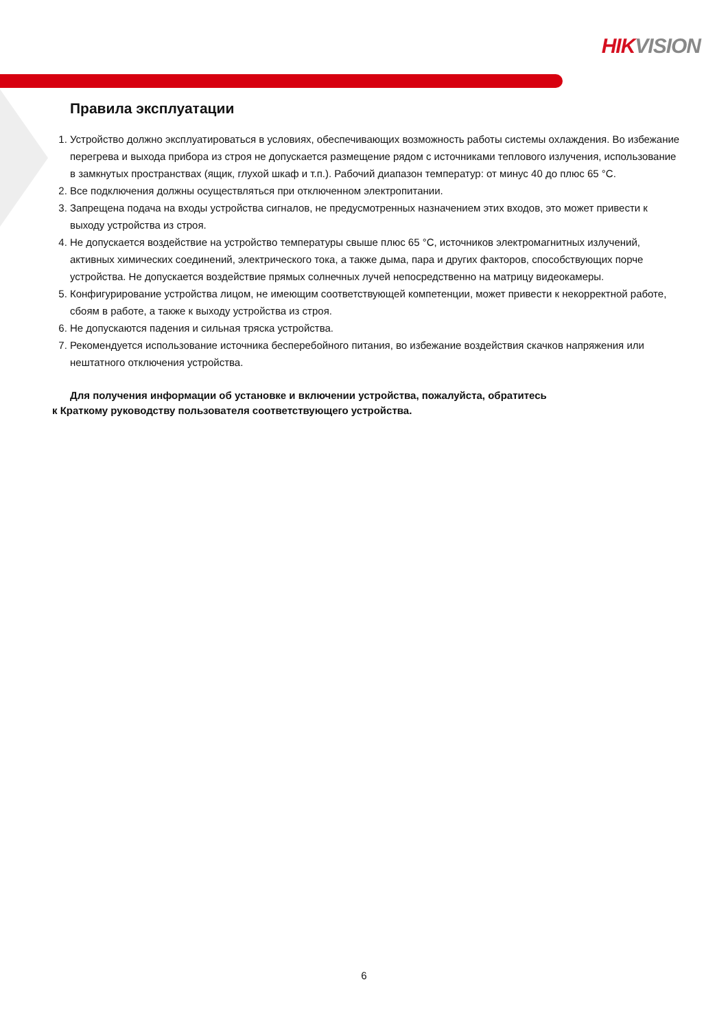HIKVISION
Правила эксплуатации
1. Устройство должно эксплуатироваться в условиях, обеспечивающих возможность работы системы охлаждения. Во избежание перегрева и выхода прибора из строя не допускается размещение рядом с источниками теплового излучения, использование в замкнутых пространствах (ящик, глухой шкаф и т.п.). Рабочий диапазон температур: от минус 40 до плюс 65 °C.
2. Все подключения должны осуществляться при отключенном электропитании.
3. Запрещена подача на входы устройства сигналов, не предусмотренных назначением этих входов, это может привести к выходу устройства из строя.
4. Не допускается воздействие на устройство температуры свыше плюс 65 °C, источников электромагнитных излучений, активных химических соединений, электрического тока, а также дыма, пара и других факторов, способствующих порче устройства. Не допускается воздействие прямых солнечных лучей непосредственно на матрицу видеокамеры.
5. Конфигурирование устройства лицом, не имеющим соответствующей компетенции, может привести к некорректной работе, сбоям в работе, а также к выходу устройства из строя.
6. Не допускаются падения и сильная тряска устройства.
7. Рекомендуется использование источника бесперебойного питания, во избежание воздействия скачков напряжения или нештатного отключения устройства.
Для получения информации об установке и включении устройства, пожалуйста, обратитесь
к Краткому руководству пользователя соответствующего устройства.
6